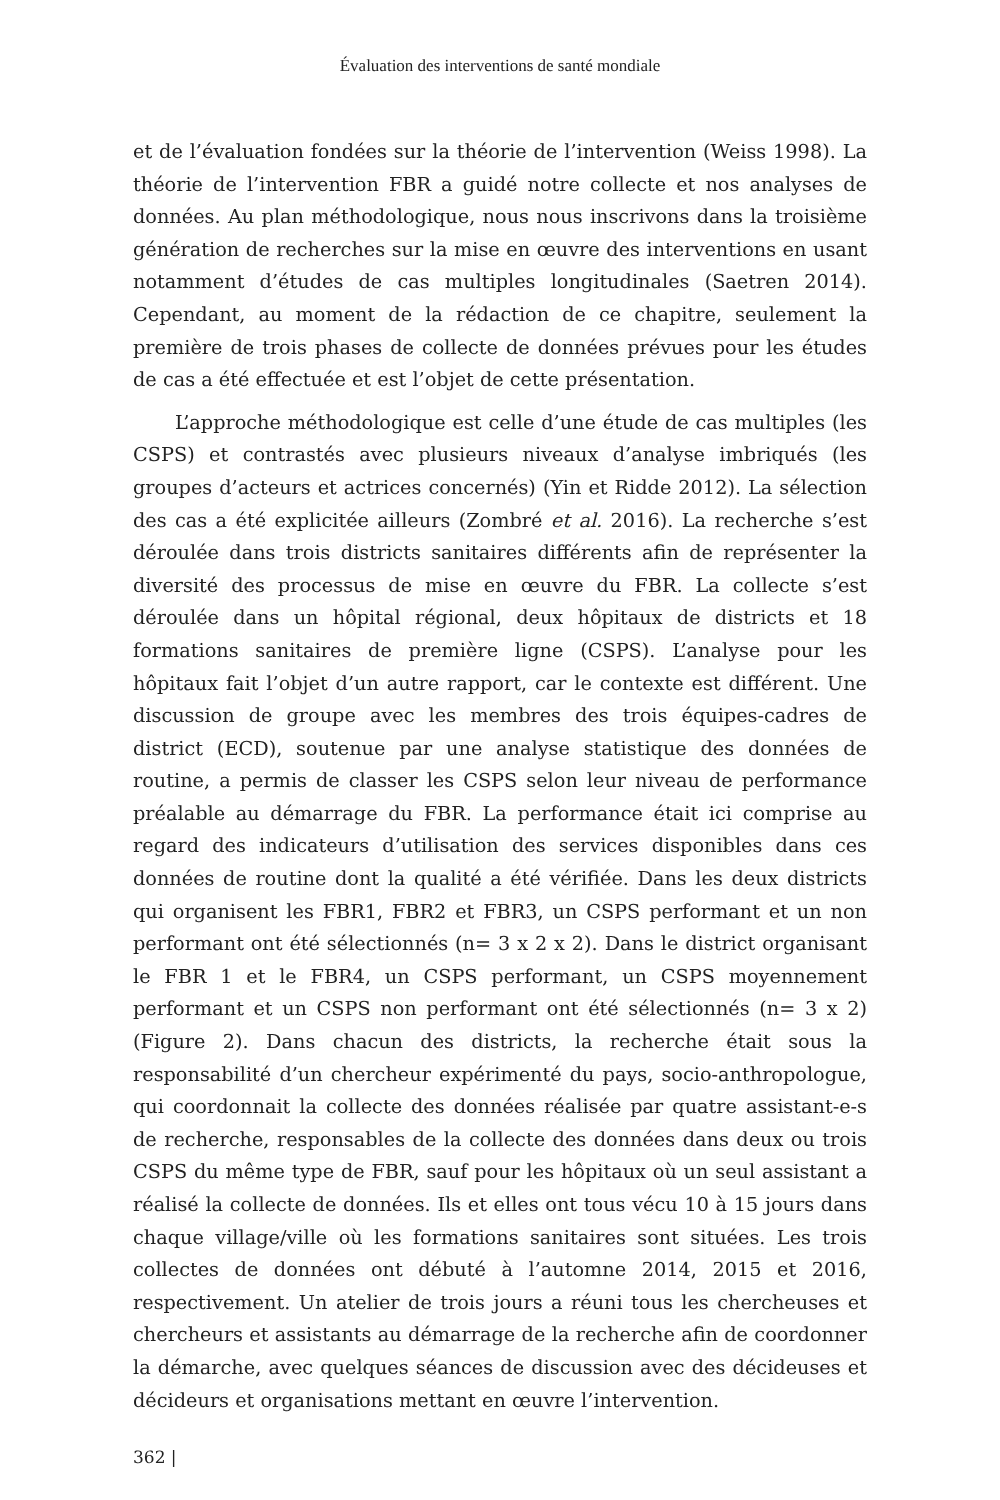Évaluation des interventions de santé mondiale
et de l’évaluation fondées sur la théorie de l’intervention (Weiss 1998). La théorie de l’intervention FBR a guidé notre collecte et nos analyses de données. Au plan méthodologique, nous nous inscrivons dans la troisième génération de recherches sur la mise en œuvre des interventions en usant notamment d’études de cas multiples longitudinales (Saetren 2014). Cependant, au moment de la rédaction de ce chapitre, seulement la première de trois phases de collecte de données prévues pour les études de cas a été effectuée et est l’objet de cette présentation.
L’approche méthodologique est celle d’une étude de cas multiples (les CSPS) et contrastés avec plusieurs niveaux d’analyse imbriqués (les groupes d’acteurs et actrices concernés) (Yin et Ridde 2012). La sélection des cas a été explicitée ailleurs (Zombré et al. 2016). La recherche s’est déroulée dans trois districts sanitaires différents afin de représenter la diversité des processus de mise en œuvre du FBR. La collecte s’est déroulée dans un hôpital régional, deux hôpitaux de districts et 18 formations sanitaires de première ligne (CSPS). L’analyse pour les hôpitaux fait l’objet d’un autre rapport, car le contexte est différent. Une discussion de groupe avec les membres des trois équipes-cadres de district (ECD), soutenue par une analyse statistique des données de routine, a permis de classer les CSPS selon leur niveau de performance préalable au démarrage du FBR. La performance était ici comprise au regard des indicateurs d’utilisation des services disponibles dans ces données de routine dont la qualité a été vérifiée. Dans les deux districts qui organisent les FBR1, FBR2 et FBR3, un CSPS performant et un non performant ont été sélectionnés (n= 3 x 2 x 2). Dans le district organisant le FBR 1 et le FBR4, un CSPS performant, un CSPS moyennement performant et un CSPS non performant ont été sélectionnés (n= 3 x 2) (Figure 2). Dans chacun des districts, la recherche était sous la responsabilité d’un chercheur expérimenté du pays, socio-anthropologue, qui coordonnait la collecte des données réalisée par quatre assistant-e-s de recherche, responsables de la collecte des données dans deux ou trois CSPS du même type de FBR, sauf pour les hôpitaux où un seul assistant a réalisé la collecte de données. Ils et elles ont tous vécu 10 à 15 jours dans chaque village/ville où les formations sanitaires sont situées. Les trois collectes de données ont débuté à l’automne 2014, 2015 et 2016, respectivement. Un atelier de trois jours a réuni tous les chercheuses et chercheurs et assistants au démarrage de la recherche afin de coordonner la démarche, avec quelques séances de discussion avec des décideuses et décideurs et organisations mettant en œuvre l’intervention.
362 |